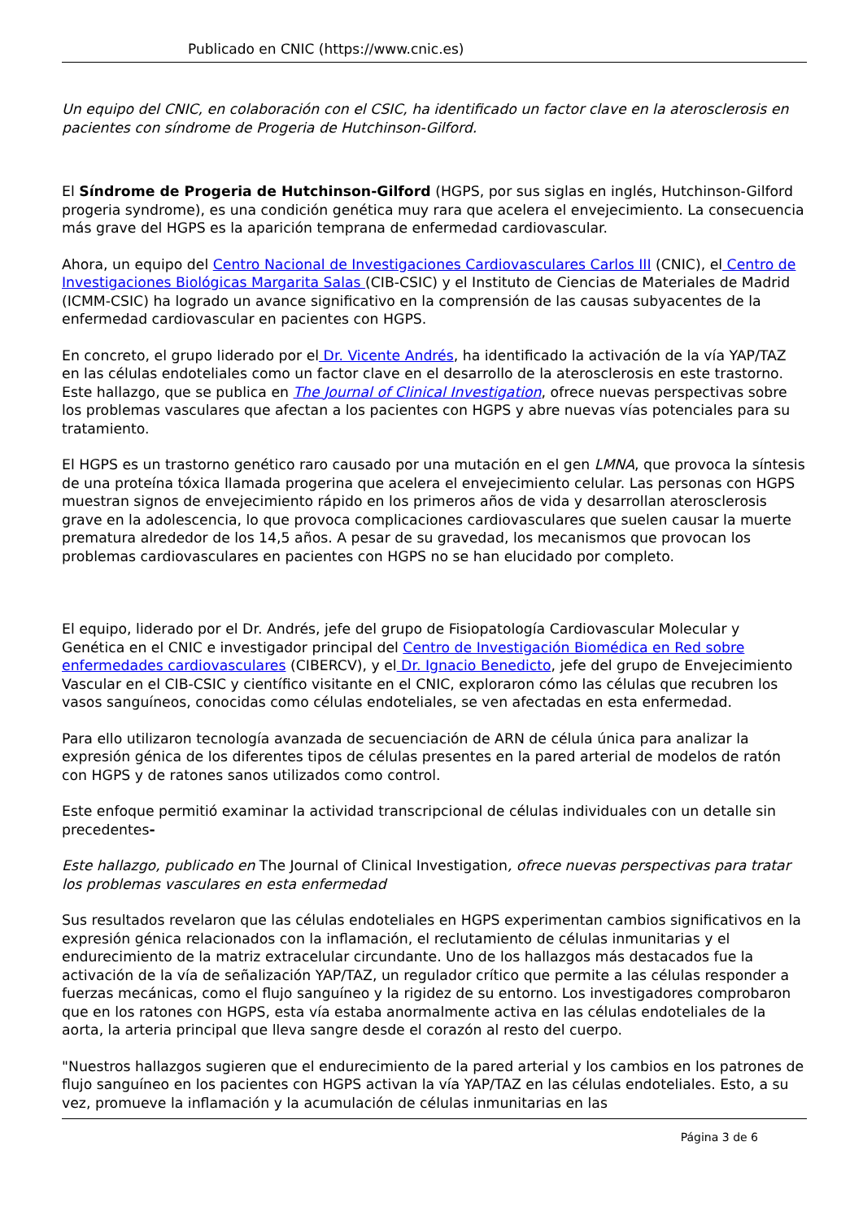Publicado en CNIC (https://www.cnic.es)
Un equipo del CNIC, en colaboración con el CSIC, ha identificado un factor clave en la aterosclerosis en pacientes con síndrome de Progeria de Hutchinson-Gilford.
El Síndrome de Progeria de Hutchinson-Gilford (HGPS, por sus siglas en inglés, Hutchinson-Gilford progeria syndrome), es una condición genética muy rara que acelera el envejecimiento. La consecuencia más grave del HGPS es la aparición temprana de enfermedad cardiovascular.
Ahora, un equipo del Centro Nacional de Investigaciones Cardiovasculares Carlos III (CNIC), el Centro de Investigaciones Biológicas Margarita Salas (CIB-CSIC) y el Instituto de Ciencias de Materiales de Madrid (ICMM-CSIC) ha logrado un avance significativo en la comprensión de las causas subyacentes de la enfermedad cardiovascular en pacientes con HGPS.
En concreto, el grupo liderado por el Dr. Vicente Andrés, ha identificado la activación de la vía YAP/TAZ en las células endoteliales como un factor clave en el desarrollo de la aterosclerosis en este trastorno. Este hallazgo, que se publica en The Journal of Clinical Investigation, ofrece nuevas perspectivas sobre los problemas vasculares que afectan a los pacientes con HGPS y abre nuevas vías potenciales para su tratamiento.
El HGPS es un trastorno genético raro causado por una mutación en el gen LMNA, que provoca la síntesis de una proteína tóxica llamada progerina que acelera el envejecimiento celular. Las personas con HGPS muestran signos de envejecimiento rápido en los primeros años de vida y desarrollan aterosclerosis grave en la adolescencia, lo que provoca complicaciones cardiovasculares que suelen causar la muerte prematura alrededor de los 14,5 años. A pesar de su gravedad, los mecanismos que provocan los problemas cardiovasculares en pacientes con HGPS no se han elucidado por completo.
El equipo, liderado por el Dr. Andrés, jefe del grupo de Fisiopatología Cardiovascular Molecular y Genética en el CNIC e investigador principal del Centro de Investigación Biomédica en Red sobre enfermedades cardiovasculares (CIBERCV), y el Dr. Ignacio Benedicto, jefe del grupo de Envejecimiento Vascular en el CIB-CSIC y científico visitante en el CNIC, exploraron cómo las células que recubren los vasos sanguíneos, conocidas como células endoteliales, se ven afectadas en esta enfermedad.
Para ello utilizaron tecnología avanzada de secuenciación de ARN de célula única para analizar la expresión génica de los diferentes tipos de células presentes en la pared arterial de modelos de ratón con HGPS y de ratones sanos utilizados como control.
Este enfoque permitió examinar la actividad transcripcional de células individuales con un detalle sin precedentes-
Este hallazgo, publicado en The Journal of Clinical Investigation, ofrece nuevas perspectivas para tratar los problemas vasculares en esta enfermedad
Sus resultados revelaron que las células endoteliales en HGPS experimentan cambios significativos en la expresión génica relacionados con la inflamación, el reclutamiento de células inmunitarias y el endurecimiento de la matriz extracelular circundante. Uno de los hallazgos más destacados fue la activación de la vía de señalización YAP/TAZ, un regulador crítico que permite a las células responder a fuerzas mecánicas, como el flujo sanguíneo y la rigidez de su entorno. Los investigadores comprobaron que en los ratones con HGPS, esta vía estaba anormalmente activa en las células endoteliales de la aorta, la arteria principal que lleva sangre desde el corazón al resto del cuerpo.
"Nuestros hallazgos sugieren que el endurecimiento de la pared arterial y los cambios en los patrones de flujo sanguíneo en los pacientes con HGPS activan la vía YAP/TAZ en las células endoteliales. Esto, a su vez, promueve la inflamación y la acumulación de células inmunitarias en las
Página 3 de 6